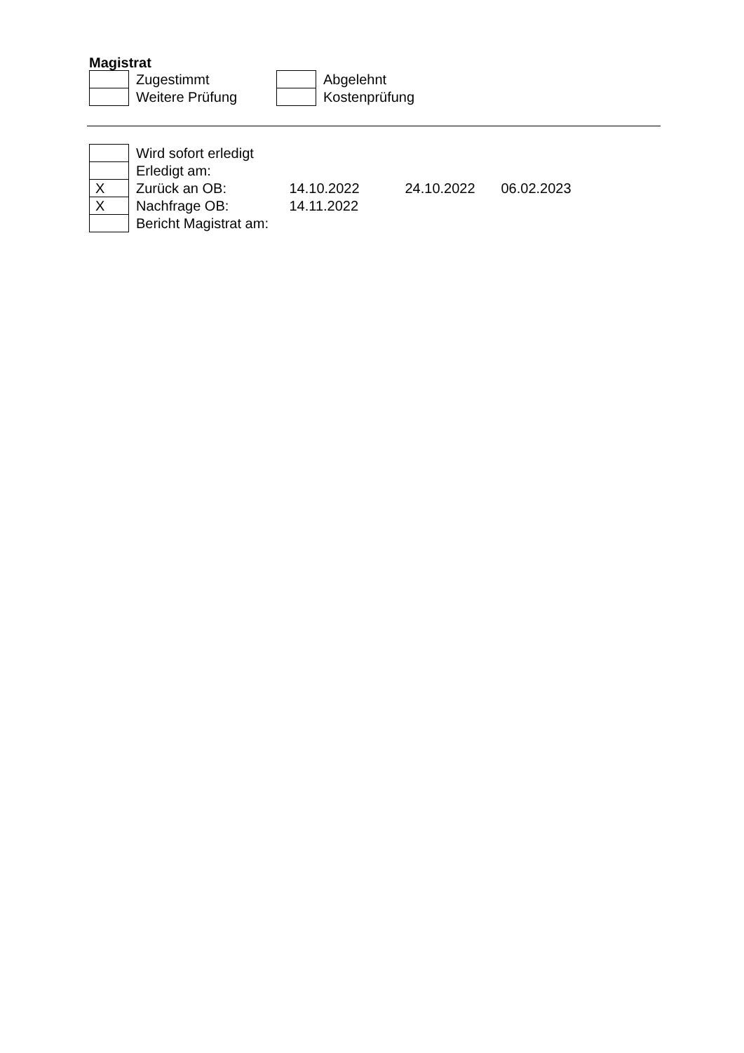Magistrat
| | Zugestimmt | | Abgelehnt |
| | Weitere Prüfung | | Kostenprüfung |
| | Wird sofort erledigt | | | |
| | Erledigt am: | | | |
| X | Zurück an OB: | 14.10.2022 | 24.10.2022 | 06.02.2023 |
| X | Nachfrage OB: | 14.11.2022 | | |
| | Bericht Magistrat am: | | | |